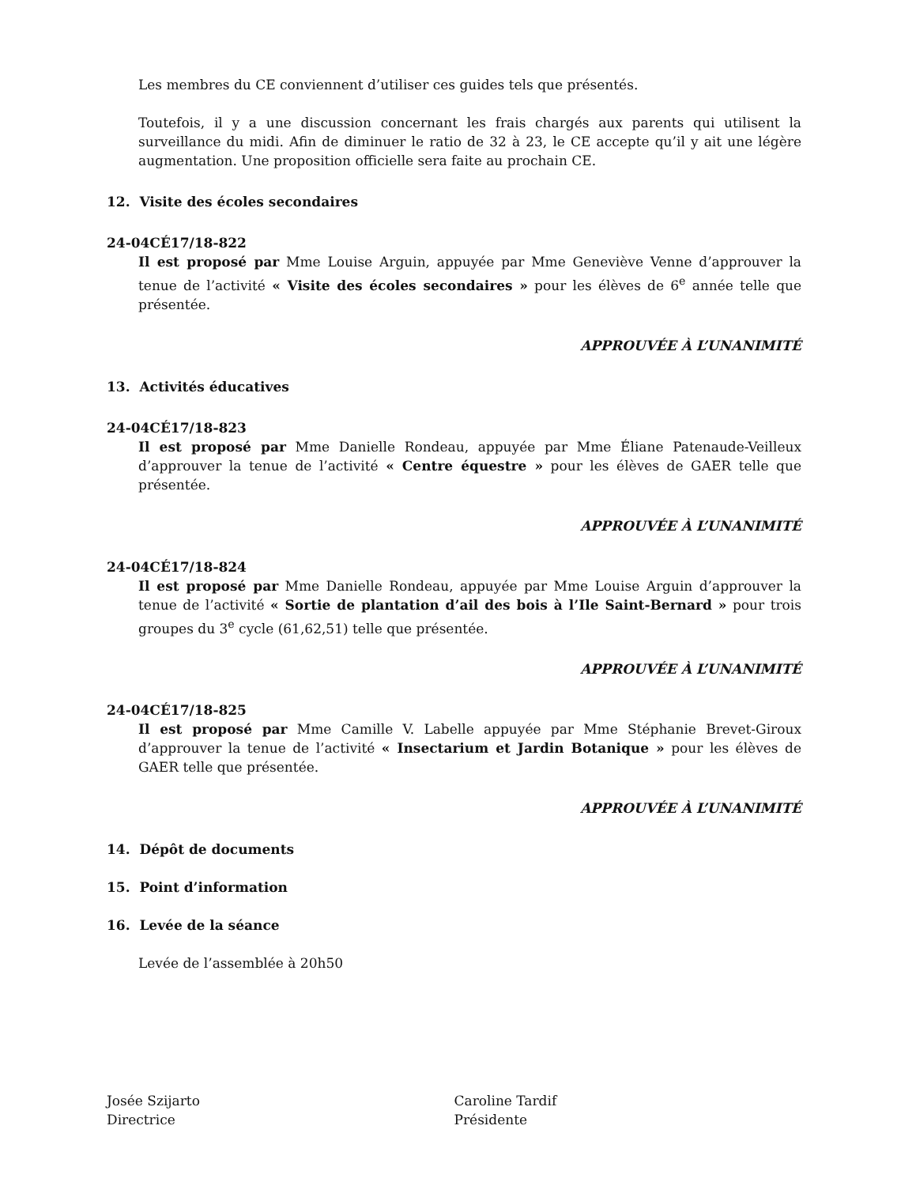Les membres du CE conviennent d’utiliser ces guides tels que présentés.
Toutefois, il y a une discussion concernant les frais chargés aux parents qui utilisent la surveillance du midi. Afin de diminuer le ratio de 32 à 23, le CE accepte qu’il y ait une légère augmentation. Une proposition officielle sera faite au prochain CE.
12. Visite des écoles secondaires
24-04CÉ17/18-822
Il est proposé par Mme Louise Arguin, appuyée par Mme Geneviève Venne d’approuver la tenue de l’activité « Visite des écoles secondaires » pour les élèves de 6<sup>e</sup> année telle que présentée.
APPROUVÉE À L’UNANIMITÉ
13. Activités éducatives
24-04CÉ17/18-823
Il est proposé par Mme Danielle Rondeau, appuyée par Mme Éliane Patenaude-Veilleux d’approuver la tenue de l’activité « Centre équestre » pour les élèves de GAER telle que présentée.
APPROUVÉE À L’UNANIMITÉ
24-04CÉ17/18-824
Il est proposé par Mme Danielle Rondeau, appuyée par Mme Louise Arguin d’approuver la tenue de l’activité « Sortie de plantation d’ail des bois à l’Ile Saint-Bernard » pour trois groupes du 3<sup>e</sup> cycle (61,62,51) telle que présentée.
APPROUVÉE À L’UNANIMITÉ
24-04CÉ17/18-825
Il est proposé par Mme Camille V. Labelle appuyée par Mme Stéphanie Brevet-Giroux d’approuver la tenue de l’activité « Insectarium et Jardin Botanique » pour les élèves de GAER telle que présentée.
APPROUVÉE À L’UNANIMITÉ
14. Dépôt de documents
15. Point d’information
16. Levée de la séance
Levée de l’assemblée à 20h50
Josée Szijarto
Directrice
Caroline Tardif
Présidente